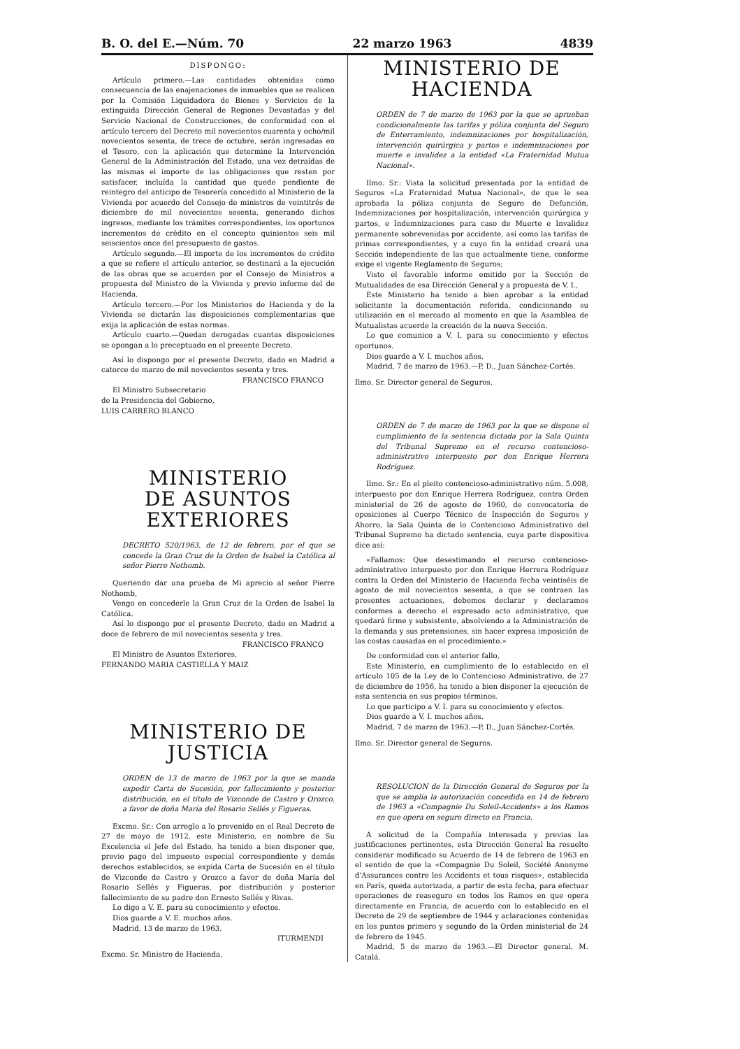B. O. del E.—Núm. 70 22 marzo 1963 4839
DISPONGO:
Artículo primero.—Las cantidades obtenidas como consecuencia de las enajenaciones de inmuebles que se realicen por la Comisión Liquidadora de Bienes y Servicios de la extinguida Dirección General de Regiones Devastadas y del Servicio Nacional de Construcciones, de conformidad con el artículo tercero del Decreto mil novecientos cuarenta y ocho/mil novecientos sesenta, de trece de octubre, serán ingresadas en el Tesoro, con la aplicación que determine la Intervención General de la Administración del Estado, una vez detraídas de las mismas el importe de las obligaciones que resten por satisfacer, incluída la cantidad que quede pendiente de reintegro del anticipo de Tesorería concedido al Ministerio de la Vivienda por acuerdo del Consejo de ministros de veintitrés de diciembre de mil novecientos sesenta, generando dichos ingresos, mediante los trámites correspondientes, los oportunos incrementos de crédito en el concepto quinientos seis mil seiscientos once del presupuesto de gastos.
Artículo segundo.—El importe de los incrementos de crédito a que se refiere el artículo anterior, se destinará a la ejecución de las obras que se acuerden por el Consejo de Ministros a propuesta del Ministro de la Vivienda y previo informe del de Hacienda.
Artículo tercero.—Por los Ministerios de Hacienda y de la Vivienda se dictarán las disposiciones complementarias que exija la aplicación de estas normas.
Artículo cuarto.—Quedan derogadas cuantas disposiciones se opongan a lo preceptuado en el presente Decreto.
Así lo dispongo por el presente Decreto, dado en Madrid a catorce de marzo de mil novecientos sesenta y tres.
FRANCISCO FRANCO
El Ministro Subsecretario
de la Presidencia del Gobierno,
LUIS CARRERO BLANCO
MINISTERIO
DE ASUNTOS EXTERIORES
DECRETO 520/1963, de 12 de febrero, por el que se concede la Gran Cruz de la Orden de Isabel la Católica al señor Pierre Nothomb.
Queriendo dar una prueba de Mi aprecio al señor Pierre Nothomb,
Vengo en concederle la Gran Cruz de la Orden de Isabel la Católica.
Así lo dispongo por el presente Decreto, dado en Madrid a doce de febrero de mil novecientos sesenta y tres.
FRANCISCO FRANCO
El Ministro de Asuntos Exteriores,
FERNANDO MARIA CASTIELLA Y MAIZ
MINISTERIO DE JUSTICIA
ORDEN de 13 de marzo de 1963 por la que se manda expedir Carta de Sucesión, por fallecimiento y posterior distribución, en el título de Vizconde de Castro y Orozco, a favor de doña María del Rosario Sellés y Figueras.
Excmo. Sr.: Con arreglo a lo prevenido en el Real Decreto de 27 de mayo de 1912, este Ministerio, en nombre de Su Excelencia el Jefe del Estado, ha tenido a bien disponer que, previo pago del impuesto especial correspondiente y demás derechos establecidos, se expida Carta de Sucesión en el título de Vizconde de Castro y Orozco a favor de doña María del Rosario Sellés y Figueras, por distribución y posterior fallecimiento de su padre don Ernesto Sellés y Rivas.
Lo digo a V. E. para su conocimiento y efectos.
Dios guarde a V. E. muchos años.
Madrid, 13 de marzo de 1963.
ITURMENDI
Excmo. Sr. Ministro de Hacienda.
MINISTERIO DE HACIENDA
ORDEN de 7 de marzo de 1963 por la que se aprueban condicionalmente las tarifas y póliza conjunta del Seguro de Enterramiento, indemnizaciones por hospitalización, intervención quirúrgica y partos e indemnizaciones por muerte e invalidez a la entidad «La Fraternidad Mutua Nacional».
Ilmo. Sr.: Vista la solicitud presentada por la entidad de Seguros «La Fraternidad Mutua Nacional», de que le sea aprobada la póliza conjunta de Seguro de Defunción, Indemnizaciones por hospitalización, intervención quirúrgica y partos, e Indemnizaciones para caso de Muerte e Invalidez permanente sobrevenidas por accidente, así como las tarifas de primas correspondientes, y a cuyo fin la entidad creará una Sección independiente de las que actualmente tiene, conforme exige el vigente Reglamento de Seguros;
Visto el favorable informe emitido por la Sección de Mutualidades de esa Dirección General y a propuesta de V. I.,
Este Ministerio ha tenido a bien aprobar a la entidad solicitante la documentación referida, condicionando su utilización en el mercado al momento en que la Asamblea de Mutualistas acuerde la creación de la nueva Sección.
Lo que comunico a V. I. para su conocimiento y efectos oportunos.
Dios guarde a V. I. muchos años.
Madrid, 7 de marzo de 1963.—P. D., Juan Sánchez-Cortés.
Ilmo. Sr. Director general de Seguros.
ORDEN de 7 de marzo de 1963 por la que se dispone el cumplimiento de la sentencia dictada por la Sala Quinta del Tribunal Supremo en el recurso contencioso-administrativo interpuesto por don Enrique Herrera Rodríguez.
Ilmo. Sr.: En el pleito contencioso-administrativo núm. 5.008, interpuesto por don Enrique Herrera Rodríguez, contra Orden ministerial de 26 de agosto de 1960, de convocatoria de oposiciones al Cuerpo Técnico de Inspección de Seguros y Ahorro, la Sala Quinta de lo Contencioso Administrativo del Tribunal Supremo ha dictado sentencia, cuya parte dispositiva dice así:
«Fallamos: Que desestimando el recurso contencioso-administrativo interpuesto por don Enrique Herrera Rodríguez contra la Orden del Ministerio de Hacienda fecha veintiséis de agosto de mil novecientos sesenta, a que se contraen las presentes actuaciones, debemos declarar y declaramos conformes a derecho el expresado acto administrativo, que quedará firme y subsistente, absolviendo a la Administración de la demanda y sus pretensiones, sin hacer expresa imposición de las costas causadas en el procedimiento.»
De conformidad con el anterior fallo,
Este Ministerio, en cumplimiento de lo establecido en el artículo 105 de la Ley de lo Contencioso Administrativo, de 27 de diciembre de 1956, ha tenido a bien disponer la ejecución de esta sentencia en sus propios términos.
Lo que participo a V. I. para su conocimiento y efectos.
Dios guarde a V. I. muchos años.
Madrid, 7 de marzo de 1963.—P. D., Juan Sánchez-Cortés.
Ilmo. Sr. Director general de Seguros.
RESOLUCION de la Dirección General de Seguros por la que se amplía la autorización concedida en 14 de febrero de 1963 a «Compagnie Du Soleil-Accidents» a los Ramos en que opera en seguro directo en Francia.
A solicitud de la Compañía interesada y previas las justificaciones pertinentes, esta Dirección General ha resuelto considerar modificado su Acuerdo de 14 de febrero de 1963 en el sentido de que la «Compagnie Du Soleil, Société Anonyme d'Assurances contre les Accidents et tous risques», establecida en París, queda autorizada, a partir de esta fecha, para efectuar operaciones de reaseguro en todos los Ramos en que opera directamente en Francia, de acuerdo con lo establecido en el Decreto de 29 de septiembre de 1944 y aclaraciones contenidas en los puntos primero y segundo de la Orden ministerial de 24 de febrero de 1945.
Madrid, 5 de marzo de 1963.—El Director general, M. Catalá.